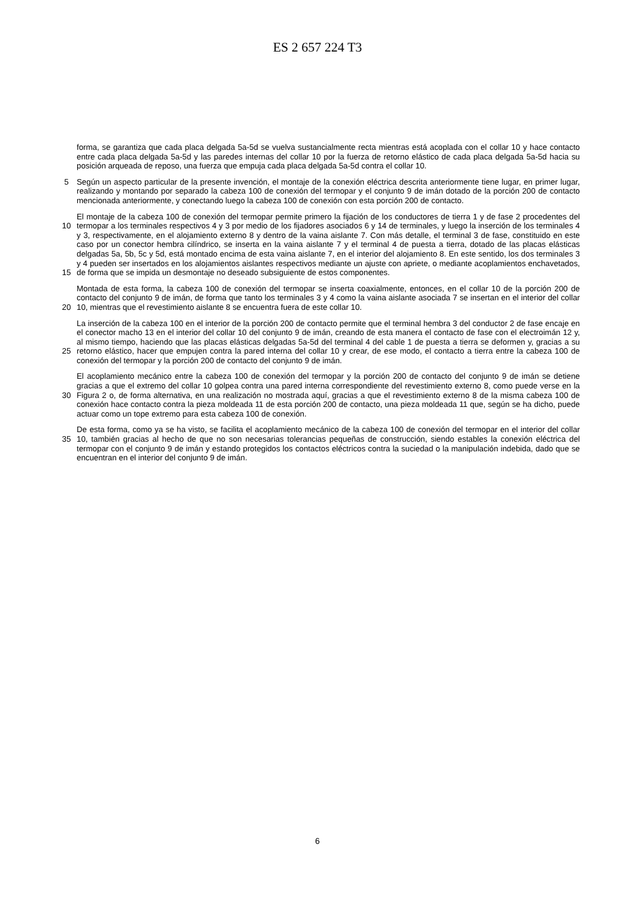ES 2 657 224 T3
forma, se garantiza que cada placa delgada 5a-5d se vuelva sustancialmente recta mientras está acoplada con el collar 10 y hace contacto entre cada placa delgada 5a-5d y las paredes internas del collar 10 por la fuerza de retorno elástico de cada placa delgada 5a-5d hacia su posición arqueada de reposo, una fuerza que empuja cada placa delgada 5a-5d contra el collar 10.
5 Según un aspecto particular de la presente invención, el montaje de la conexión eléctrica descrita anteriormente tiene lugar, en primer lugar, realizando y montando por separado la cabeza 100 de conexión del termopar y el conjunto 9 de imán dotado de la porción 200 de contacto mencionada anteriormente, y conectando luego la cabeza 100 de conexión con esta porción 200 de contacto.
10
15
El montaje de la cabeza 100 de conexión del termopar permite primero la fijación de los conductores de tierra 1 y de fase 2 procedentes del termopar a los terminales respectivos 4 y 3 por medio de los fijadores asociados 6 y 14 de terminales, y luego la inserción de los terminales 4 y 3, respectivamente, en el alojamiento externo 8 y dentro de la vaina aislante 7. Con más detalle, el terminal 3 de fase, constituido en este caso por un conector hembra cilíndrico, se inserta en la vaina aislante 7 y el terminal 4 de puesta a tierra, dotado de las placas elásticas delgadas 5a, 5b, 5c y 5d, está montado encima de esta vaina aislante 7, en el interior del alojamiento 8. En este sentido, los dos terminales 3 y 4 pueden ser insertados en los alojamientos aislantes respectivos mediante un ajuste con apriete, o mediante acoplamientos enchavetados, de forma que se impida un desmontaje no deseado subsiguiente de estos componentes.
20 Montada de esta forma, la cabeza 100 de conexión del termopar se inserta coaxialmente, entonces, en el collar 10 de la porción 200 de contacto del conjunto 9 de imán, de forma que tanto los terminales 3 y 4 como la vaina aislante asociada 7 se insertan en el interior del collar 10, mientras que el revestimiento aislante 8 se encuentra fuera de este collar 10.
25 La inserción de la cabeza 100 en el interior de la porción 200 de contacto permite que el terminal hembra 3 del conductor 2 de fase encaje en el conector macho 13 en el interior del collar 10 del conjunto 9 de imán, creando de esta manera el contacto de fase con el electroimán 12 y, al mismo tiempo, haciendo que las placas elásticas delgadas 5a-5d del terminal 4 del cable 1 de puesta a tierra se deformen y, gracias a su retorno elástico, hacer que empujen contra la pared interna del collar 10 y crear, de ese modo, el contacto a tierra entre la cabeza 100 de conexión del termopar y la porción 200 de contacto del conjunto 9 de imán.
30 El acoplamiento mecánico entre la cabeza 100 de conexión del termopar y la porción 200 de contacto del conjunto 9 de imán se detiene gracias a que el extremo del collar 10 golpea contra una pared interna correspondiente del revestimiento externo 8, como puede verse en la Figura 2 o, de forma alternativa, en una realización no mostrada aquí, gracias a que el revestimiento externo 8 de la misma cabeza 100 de conexión hace contacto contra la pieza moldeada 11 de esta porción 200 de contacto, una pieza moldeada 11 que, según se ha dicho, puede actuar como un tope extremo para esta cabeza 100 de conexión.
35 De esta forma, como ya se ha visto, se facilita el acoplamiento mecánico de la cabeza 100 de conexión del termopar en el interior del collar 10, también gracias al hecho de que no son necesarias tolerancias pequeñas de construcción, siendo estables la conexión eléctrica del termopar con el conjunto 9 de imán y estando protegidos los contactos eléctricos contra la suciedad o la manipulación indebida, dado que se encuentran en el interior del conjunto 9 de imán.
6